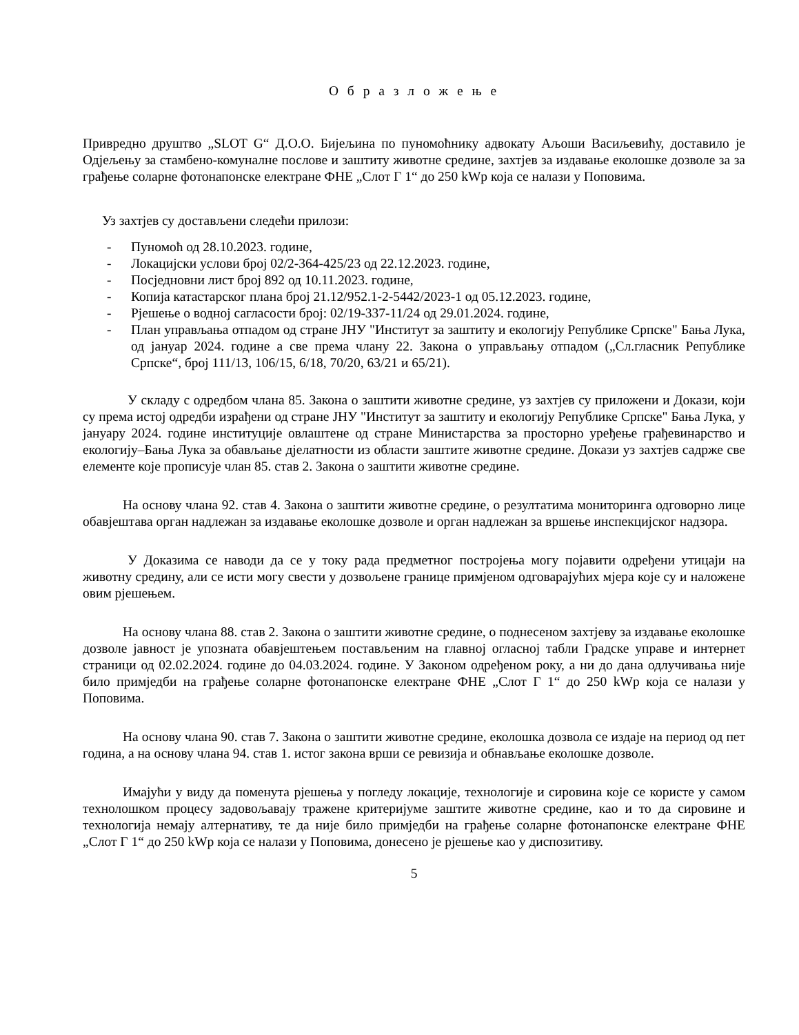О б р а з л о ж е њ е
Привредно друштво „SLOT G“ Д.О.О. Бијељина по пуномоћнику адвокату Аљоши Васиљевићу, доставило је Одјељењу за стамбено-комуналне послове и заштиту животне средине, захтјев за издавање еколошке дозволе за за грађење соларне фотонапонске електране ФНЕ „Слот Г 1“ до 250 kWp која се налази у Поповима.
Уз захтјев су достављени следећи прилози:
- Пуномоћ од 28.10.2023. године,
- Локацијски услови број 02/2-364-425/23 од 22.12.2023. године,
- Посједновни лист број 892 од 10.11.2023. године,
- Копија катастарског плана број 21.12/952.1-2-5442/2023-1 од 05.12.2023. године,
- Рјешење о водној сагласости број: 02/19-337-11/24 од 29.01.2024. године,
- План управљања отпадом од стране ЈНУ "Институт за заштиту и екологију Републике Српске" Бања Лука, од јануар 2024. године а све према члану 22. Закона о управљању отпадом („Сл.гласник Републике Српске“, број 111/13, 106/15, 6/18, 70/20, 63/21 и 65/21).
У складу с одредбом члана 85. Закона о заштити животне средине, уз захтјев су приложени и Докази, који су према истој одредби израђени од стране ЈНУ "Институт за заштиту и екологију Републике Српске" Бања Лука, у јануару 2024. године институције овлаштене од стране Министарства за просторно уређење грађевинарство и екологију–Бања Лука за обављање дјелатности из области заштите животне средине. Докази уз захтјев садрже све елементе које прописује члан 85. став 2. Закона о заштити животне средине.
На основу члана 92. став 4. Закона о заштити животне средине, о резултатима мониторинга одговорно лице обавјештава орган надлежан за издавање еколошке дозволе и орган надлежан за вршење инспекцијског надзора.
У Доказима се наводи да се у току рада предметног постројења могу појавити одређени утицаји на животну средину, али се исти могу свести у дозвољене границе примјеном одговарајућих мјера које су и наложене овим рјешењем.
На основу члана 88. став 2. Закона о заштити животне средине, о поднесеном захтјеву за издавање еколошке дозволе јавност је упозната обавјештењем постављеним на главној огласној табли Градске управе и интернет страници од 02.02.2024. године до 04.03.2024. године. У Законом одређеном року, а ни до дана одлучивања није било примједби на грађење соларне фотонапонске електране ФНЕ „Слот Г 1“ до 250 kWp која се налази у Поповима.
На основу члана 90. став 7. Закона о заштити животне средине, еколошка дозвола се издаје на период од пет година, а на основу члана 94. став 1. истог закона врши се ревизија и обнављање еколошке дозволе.
Имајући у виду да поменута рјешења у погледу локације, технологије и сировина које се користе у самом технолошком процесу задовољавају тражене критеријуме заштите животне средине, као и то да сировине и технологија немају алтернативу, те да није било примједби на грађење соларне фотонапонске електране ФНЕ „Слот Г 1“ до 250 kWp која се налази у Поповима, донесено је рјешење као у диспозитиву.
5